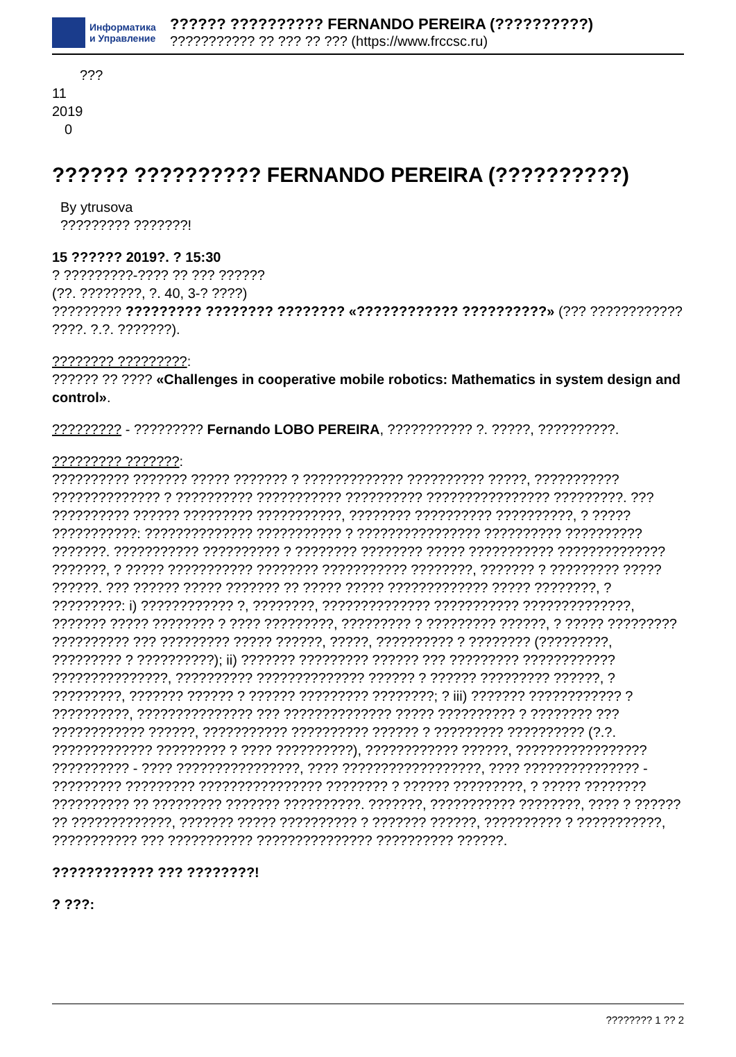Информатика
и Управление
?????? ?????????? FERNANDO PEREIRA (??????????)
??????????? ?? ??? ?? ??? (https://www.frccsc.ru)
???
11
2019
0
?????? ?????????? FERNANDO PEREIRA (??????????)
By ytrusova
????????? ???????!
15 ?????? 2019?. ? 15:30
? ?????????-???? ?? ??? ??????
(??. ????????, ?. 40, 3-? ????)
????????? ????????? ???????? ???????? «???????????? ??????????» (??? ???????????? ????. ?.?. ???????).
???????? ?????????:
?????? ?? ???? «Challenges in cooperative mobile robotics: Mathematics in system design and control».
????????? - ????????? Fernando LOBO PEREIRA, ??????????? ?. ?????, ??????????.
????????? ???????:
?????????? ??????? ????? ??????? ? ????????????? ?????????? ?????, ??????????? ?????????????? ? ?????????? ??????????? ?????????? ???????????????? ?????????. ??? ?????????? ?????? ????????? ???????????, ???????? ?????????? ??????????, ? ????? ???????????: ?????????????? ??????????? ? ???????????????? ?????????? ?????????? ???????. ??????????? ?????????? ? ???????? ???????? ????? ??????????? ?????????????? ???????, ? ????? ??????????? ???????? ??????????? ????????, ??????? ? ????????? ????? ??????. ??? ?????? ????? ??????? ?? ????? ????? ????????????? ????? ????????, ? ?????????: i) ???????????? ?, ????????, ?????????????? ??????????? ??????????????, ??????? ????? ???????? ? ???? ?????????, ????????? ? ????????? ??????, ? ????? ????????? ?????????? ??? ????????? ????? ??????, ?????, ?????????? ? ???????? (?????????, ????????? ? ??????????); ii) ??????? ????????? ?????? ??? ????????? ???????????? ???????????????, ?????????? ?????????????? ?????? ? ?????? ????????? ??????, ? ?????????, ??????? ?????? ? ?????? ????????? ????????; ? iii) ??????? ???????????? ? ??????????, ??????????????? ??? ?????????????? ????? ?????????? ? ???????? ??? ???????????? ??????, ??????????? ?????????? ?????? ? ????????? ?????????? (?.?. ????????????? ????????? ? ???? ??????????), ???????????? ??????, ????????????????? ?????????? - ???? ????????????????, ???? ??????????????????, ???? ??????????????? - ????????? ????????? ???????????????? ???????? ? ?????? ?????????, ? ????? ???????? ?????????? ?? ????????? ??????? ??????????. ???????, ??????????? ????????, ???? ? ?????? ?? ?????????????, ??????? ????? ?????????? ? ??????? ??????, ?????????? ? ???????????, ??????????? ??? ??????????? ??????????????? ?????????? ??????.
???????????? ??? ????????!
? ???:
???????? 1 ?? 2